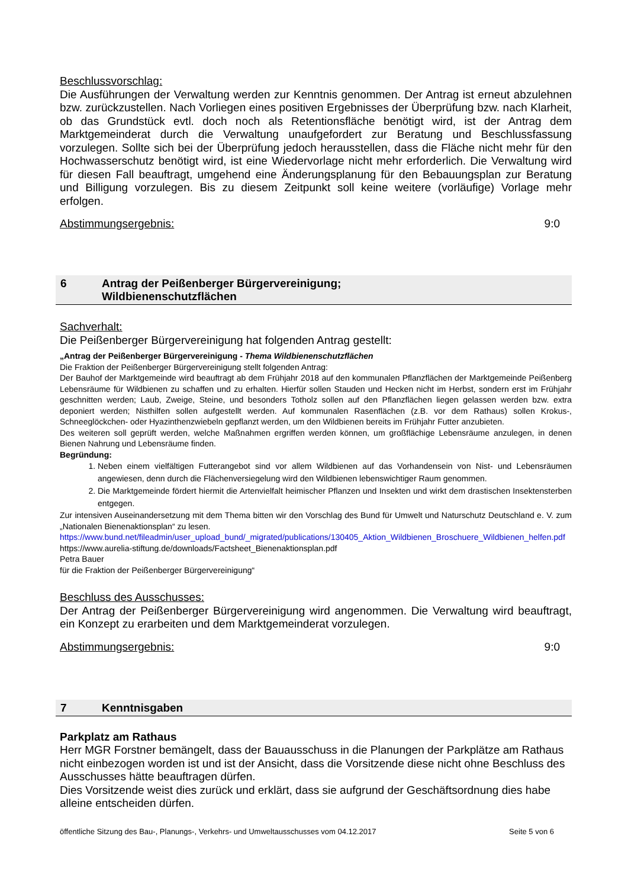Beschlussvorschlag:
Die Ausführungen der Verwaltung werden zur Kenntnis genommen. Der Antrag ist erneut abzulehnen bzw. zurückzustellen. Nach Vorliegen eines positiven Ergebnisses der Überprüfung bzw. nach Klarheit, ob das Grundstück evtl. doch noch als Retentionsfläche benötigt wird, ist der Antrag dem Marktgemeinderat durch die Verwaltung unaufgefordert zur Beratung und Beschlussfassung vorzulegen. Sollte sich bei der Überprüfung jedoch herausstellen, dass die Fläche nicht mehr für den Hochwasserschutz benötigt wird, ist eine Wiedervorlage nicht mehr erforderlich. Die Verwaltung wird für diesen Fall beauftragt, umgehend eine Änderungsplanung für den Bebauungsplan zur Beratung und Billigung vorzulegen. Bis zu diesem Zeitpunkt soll keine weitere (vorläufige) Vorlage mehr erfolgen.
Abstimmungsergebnis: 9:0
6 Antrag der Peißenberger Bürgervereinigung; Wildbienenschutzflächen
Sachverhalt:
Die Peißenberger Bürgervereinigung hat folgenden Antrag gestellt:
„Antrag der Peißenberger Bürgervereinigung - Thema Wildbienenschutzflächen
Die Fraktion der Peißenberger Bürgervereinigung stellt folgenden Antrag:
Der Bauhof der Marktgemeinde wird beauftragt ab dem Frühjahr 2018 auf den kommunalen Pflanzflächen der Marktgemeinde Peißenberg Lebensräume für Wildbienen zu schaffen und zu erhalten. Hierfür sollen Stauden und Hecken nicht im Herbst, sondern erst im Frühjahr geschnitten werden; Laub, Zweige, Steine, und besonders Totholz sollen auf den Pflanzflächen liegen gelassen werden bzw. extra deponiert werden; Nisthilfen sollen aufgestellt werden. Auf kommunalen Rasenflächen (z.B. vor dem Rathaus) sollen Krokus-, Schneeglöckchen- oder Hyazinthenzwiebeln gepflanzt werden, um den Wildbienen bereits im Frühjahr Futter anzubieten.
Des weiteren soll geprüft werden, welche Maßnahmen ergriffen werden können, um großflächige Lebensräume anzulegen, in denen Bienen Nahrung und Lebensräume finden.
Begründung:
1. Neben einem vielfältigen Futterangebot sind vor allem Wildbienen auf das Vorhandensein von Nist- und Lebensräumen angewiesen, denn durch die Flächenversiegelung wird den Wildbienen lebenswichtiger Raum genommen.
2. Die Marktgemeinde fördert hiermit die Artenvielfalt heimischer Pflanzen und Insekten und wirkt dem drastischen Insektensterben entgegen.
Zur intensiven Auseinandersetzung mit dem Thema bitten wir den Vorschlag des Bund für Umwelt und Naturschutz Deutschland e. V. zum „Nationalen Bienenaktionsplan“ zu lesen.
https://www.bund.net/fileadmin/user_upload_bund/_migrated/publications/130405_Aktion_Wildbienen_Broschuere_Wildbienen_helfen.pdf
https://www.aurelia-stiftung.de/downloads/Factsheet_Bienenaktionsplan.pdf
Petra Bauer
für die Fraktion der Peißenberger Bürgervereinigung“
Beschluss des Ausschusses:
Der Antrag der Peißenberger Bürgervereinigung wird angenommen. Die Verwaltung wird beauftragt, ein Konzept zu erarbeiten und dem Marktgemeinderat vorzulegen.
Abstimmungsergebnis: 9:0
7 Kenntnisgaben
Parkplatz am Rathaus
Herr MGR Forstner bemängelt, dass der Bauausschuss in die Planungen der Parkplätze am Rathaus nicht einbezogen worden ist und ist der Ansicht, dass die Vorsitzende diese nicht ohne Beschluss des Ausschusses hätte beauftragen dürfen.
Dies Vorsitzende weist dies zurück und erklärt, dass sie aufgrund der Geschäftsordnung dies habe alleine entscheiden dürfen.
öffentliche Sitzung des Bau-, Planungs-, Verkehrs- und Umweltausschusses vom 04.12.2017 Seite 5 von 6